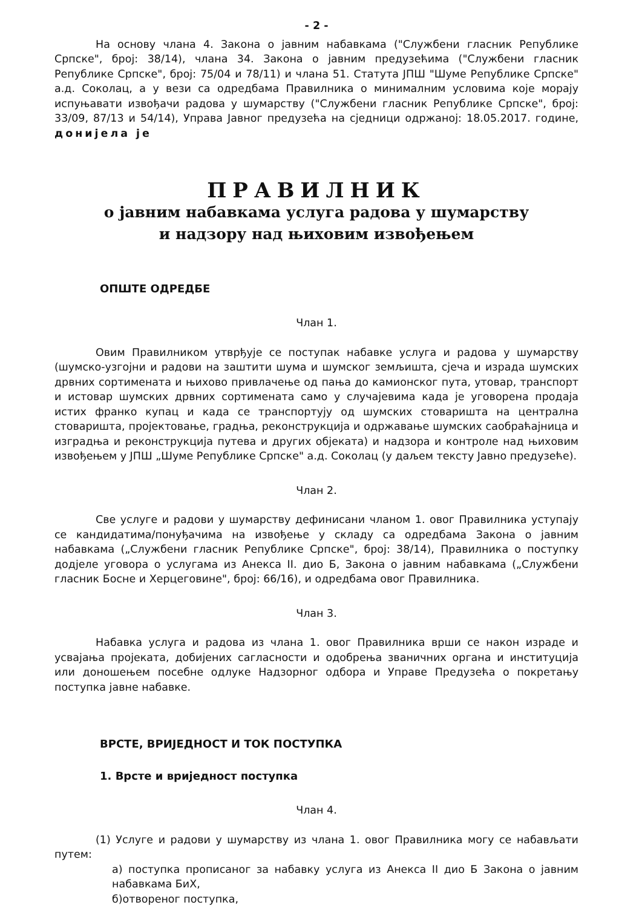- 2 -
На основу члана 4. Закона о јавним набавкама ("Службени гласник Републике Српске", број: 38/14), члана 34. Закона о јавним предузећима ("Службени гласник Републике Српске", број: 75/04 и 78/11) и члана 51. Статута ЈПШ "Шуме Републике Српске" а.д. Соколац, а у вези са одредбама Правилника о минималним условима које морају испуњавати извођачи радова у шумарству ("Службени гласник Републике Српске", број: 33/09, 87/13 и 54/14), Управа Јавног предузећа на сједници одржаној: 18.05.2017. године, донијела је
ПРАВИЛНИК
о јавним набавкама услуга радова у шумарству
и надзору над њиховим извођењем
ОПШТЕ ОДРЕДБЕ
Члан 1.
Овим Правилником утврђује се поступак набавке услуга и радова у шумарству (шумско-узгојни и радови на заштити шума и шумског земљишта, сјеча и израда шумских дрвних сортимената и њихово привлачење од пања до камионског пута, утовар, транспорт и истовар шумских дрвних сортимената само у случајевима када је уговорена продаја истих франко купац и када се транспортују од шумских стоваришта на централна стоваришта, пројектовање, градња, реконструкција и одржавање шумских саобраћајница и изградња и реконструкција путева и других објеката) и надзора и контроле над њиховим извођењем у ЈПШ „Шуме Републике Српске" а.д. Соколац (у даљем тексту Јавно предузеће).
Члан 2.
Све услуге и радови у шумарству дефинисани чланом 1. овог Правилника уступају се кандидатима/понуђачима на извођење у складу са одредбама Закона о јавним набавкама („Службени гласник Републике Српске", број: 38/14), Правилника о поступку додјеле уговора о услугама из Анекса II. дио Б, Закона о јавним набавкама („Службени гласник Босне и Херцеговине", број: 66/16), и одредбама овог Правилника.
Члан 3.
Набавка услуга и радова из члана 1. овог Правилника врши се након израде и усвајања пројеката, добијених сагласности и одобрења званичних органа и институција или доношењем посебне одлуке Надзорног одбора и Управе Предузећа о покретању поступка јавне набавке.
ВРСТЕ, ВРИЈЕДНОСТ И ТОК ПОСТУПКА
1. Врсте и вриједност поступка
Члан 4.
(1) Услуге и радови у шумарству из члана 1. овог Правилника могу се набављати путем:
а) поступка прописаног за набавку услуга из Анекса II дио Б Закона о јавним набавкама БиХ,
б)отвореног поступка,